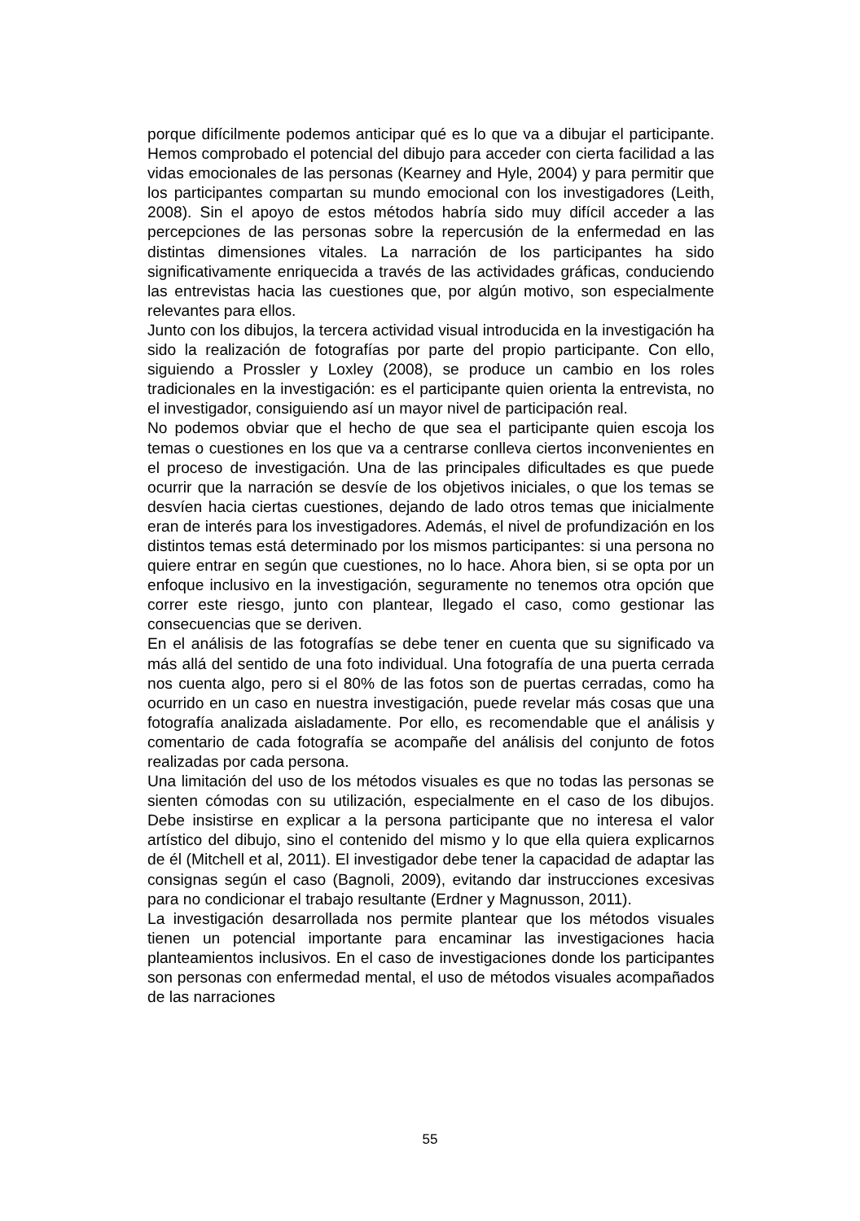porque difícilmente podemos anticipar qué es lo que va a dibujar el participante. Hemos comprobado el potencial del dibujo para acceder con cierta facilidad a las vidas emocionales de las personas (Kearney and Hyle, 2004) y para permitir que los participantes compartan su mundo emocional con los investigadores (Leith, 2008). Sin el apoyo de estos métodos habría sido muy difícil acceder a las percepciones de las personas sobre la repercusión de la enfermedad en las distintas dimensiones vitales. La narración de los participantes ha sido significativamente enriquecida a través de las actividades gráficas, conduciendo las entrevistas hacia las cuestiones que, por algún motivo, son especialmente relevantes para ellos.
Junto con los dibujos, la tercera actividad visual introducida en la investigación ha sido la realización de fotografías por parte del propio participante. Con ello, siguiendo a Prossler y Loxley (2008), se produce un cambio en los roles tradicionales en la investigación: es el participante quien orienta la entrevista, no el investigador, consiguiendo así un mayor nivel de participación real.
No podemos obviar que el hecho de que sea el participante quien escoja los temas o cuestiones en los que va a centrarse conlleva ciertos inconvenientes en el proceso de investigación. Una de las principales dificultades es que puede ocurrir que la narración se desvíe de los objetivos iniciales, o que los temas se desvíen hacia ciertas cuestiones, dejando de lado otros temas que inicialmente eran de interés para los investigadores. Además, el nivel de profundización en los distintos temas está determinado por los mismos participantes: si una persona no quiere entrar en según que cuestiones, no lo hace. Ahora bien, si se opta por un enfoque inclusivo en la investigación, seguramente no tenemos otra opción que correr este riesgo, junto con plantear, llegado el caso, como gestionar las consecuencias que se deriven.
En el análisis de las fotografías se debe tener en cuenta que su significado va más allá del sentido de una foto individual. Una fotografía de una puerta cerrada nos cuenta algo, pero si el 80% de las fotos son de puertas cerradas, como ha ocurrido en un caso en nuestra investigación, puede revelar más cosas que una fotografía analizada aisladamente. Por ello, es recomendable que el análisis y comentario de cada fotografía se acompañe del análisis del conjunto de fotos realizadas por cada persona.
Una limitación del uso de los métodos visuales es que no todas las personas se sienten cómodas con su utilización, especialmente en el caso de los dibujos. Debe insistirse en explicar a la persona participante que no interesa el valor artístico del dibujo, sino el contenido del mismo y lo que ella quiera explicarnos de él (Mitchell et al, 2011). El investigador debe tener la capacidad de adaptar las consignas según el caso (Bagnoli, 2009), evitando dar instrucciones excesivas para no condicionar el trabajo resultante (Erdner y Magnusson, 2011).
La investigación desarrollada nos permite plantear que los métodos visuales tienen un potencial importante para encaminar las investigaciones hacia planteamientos inclusivos. En el caso de investigaciones donde los participantes son personas con enfermedad mental, el uso de métodos visuales acompañados de las narraciones
55